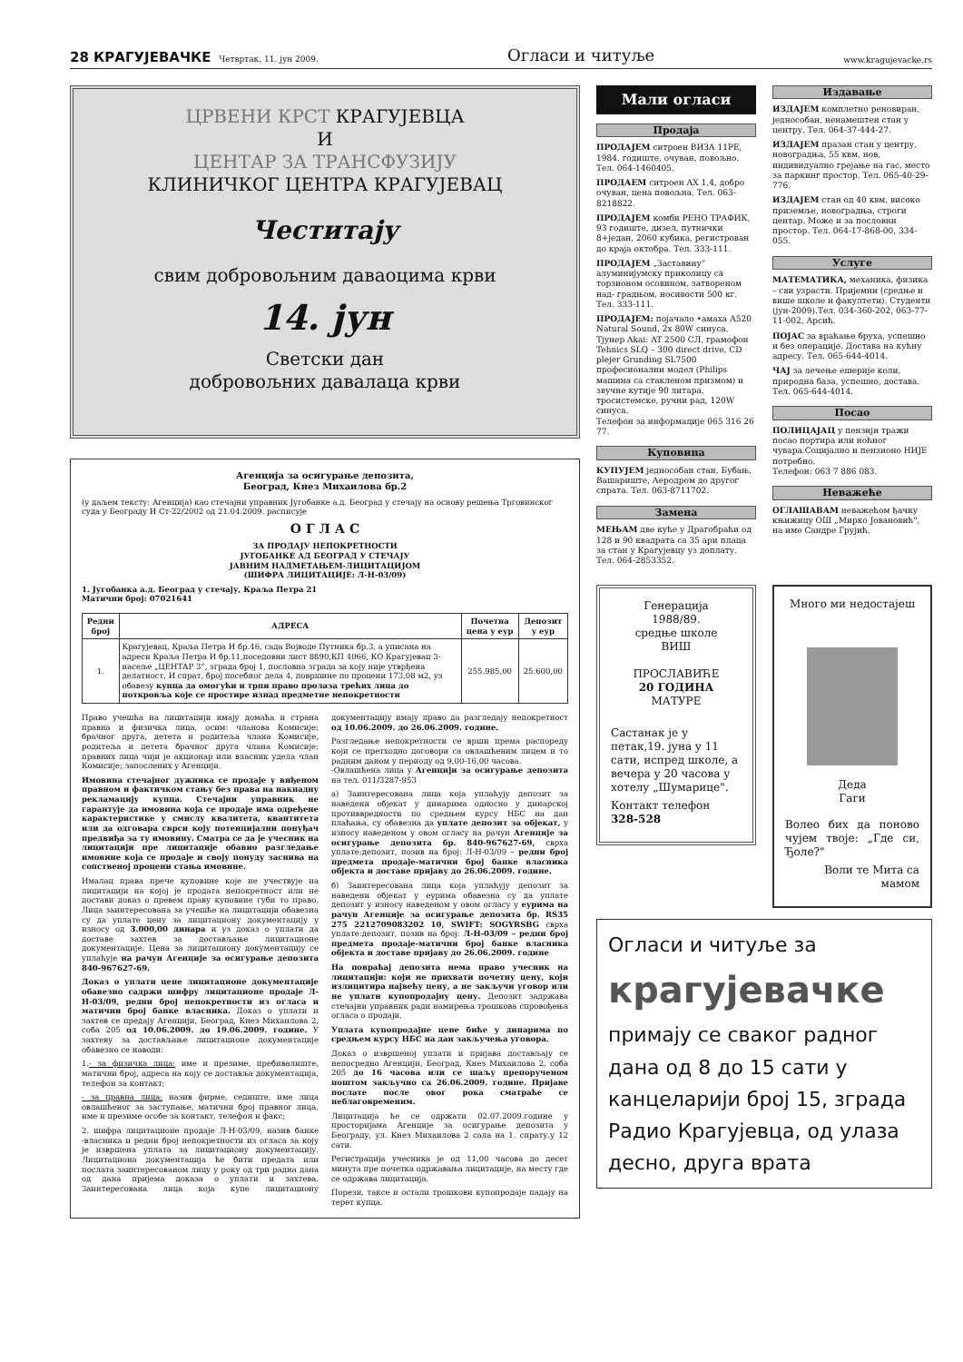28 КРАГУЈЕВАЧКЕ Четвртак, 11. јун 2009.
Огласи и читуље
www.kragujevacke.rs
ЦРВЕНИ КРСТ КРАГУЈЕВЦА
И
ЦЕНТАР ЗА ТРАНСФУЗИЈУ
КЛИНИЧКОГ ЦЕНТРА КРАГУЈЕВАЦ
Честитају
свим добровољним даваоцима крви
14. јун
Светски дан
добровољних давалаца крви
Агенција за осигурање депозита,
Београд, Кнез Михаилова бр.2
(у даљем тексту: Агенција) као стечајни управник Југобанке а.д. Београд у стечају на основу решења Трговинског суда у Београду И Ст-22/2002 од 21.04.2009. расписује
О Г Л А С
ЗА ПРОДАЈУ НЕПОКРЕТНОСТИ
ЈУГОБАНКЕ АД БЕОГРАД У СТЕЧАЈУ
ЈАВНИМ НАДМЕТАЊЕМ-ЛИЦИТАЦИЈОМ
(ШИФРА ЛИЦИТАЦИЈЕ: Л-Н-03/09)
1. Југобанка а.д. Београд у стечају, Краља Петра 21
Матични број: 07021641
| Редни број | АДРЕСА | Почетна цена у еур | Депозит у еур |
| --- | --- | --- | --- |
| 1. | Крагујевац, Краља Петра И бр.46, сада Војводе Путника бр.3, а уписана на адреси Краља Петра И бр.11,поседовни лист 8890,КП 4066, КО Крагујевац 3-насеље „ЦЕНТАР 3“, зграда број 1, пословна зграда за коју није утврђена делатност, И спрат, број посебног дела 4, површине по процени 173,08 м2, уз обавезу купца да омогући и трпи право пролаза трећих лица до поткровља које се простире изнад предметне непокретности | 255.985,00 | 25.600,00 |
Право учешћа на лицитацији имају домаћа и страна правна и физичка лица, осим: чланова Комисије; брачног друга, детета и родитеља члана Комисије, родитеља и детета брачног друга члана Комисије; правних лица чији је акционар или власник удела члан Комисије; запослених у Агенцији.
Имовина стечајног дужника се продаје у виђеном правном и фактичком стању без права на накнадну рекламацију купца. Стечајни управник не гарантује да имовина која се продаје има одређене карактеристике у смислу квалитета, квантитета или да одговара сврси коју потенцијални понуђач предвиђа за ту имовину. Сматра се да је учесник на лицитацији пре лицитације обавио разгледање имовине која се продаје и своју понуду заснива на сопственој процени стања имовине.
Ималац права прече куповине које не учествује на лицитацији на којој је продата непокретност или не достави доказ о превем праву куповине губи то право. Лица заинтересована за учешће на лицитацији обавезна су да уплате цену за лицитациону документацију у износу од 3.000,00 динара и уз доказ о уплати да доставе захтев за достављање лицитационе документације. Цена за лицитациону документацију се уплаћује на рачун Агенције за осигурање депозита 840-967627-69.
Доказ о уплати цене лицитационе документације обавезно садржи шифру лицитационе продаје Л-Н-03/09, редни број непокретности из огласа и матични број банке власника. Доказ о уплати и захтев се предају Агенцији, Београд, Кнез Михаилова 2, соба 205 од 10.06.2009. до 19.06.2009. године. У захтеву за достављање лицитационе документације обавезно се наводи:
1.- за физичка лица: име и презиме, пребивалиште, матични број, адреса на коју се доставља документација, телефон за контакт;
- за правна лица: назив фирме, седиште, име лица овлашћеног за заступање, матични број правног лица, име и презиме особе за контакт, телефон и факс;
2. шифра лицитационе продаје Л-Н-03/09, назив банке -власника и редни број непокретности из огласа за коју је извршена уплата за лицитациону документацију. Лицитациона документација ће бити предата или послата заинтересованом лицу у року од три радна дана од дана пријема доказа о уплати и захтева. Заинтересована лица која купе лицитациону документацију имају право да разгледају непокретност од 10.06.2009. до 26.06.2009. године.
Разгледање непокретности се врши према распореду који се претходно договори са овлашћеним лицем и то радним даном у периоду од 9,00-16,00 часова.
-Овлашћена лица у Агенцији за осигурање депозита на тел. 011/3287-953
а) Заинтересована лица која уплаћују депозит за наведени објекат у динарима односно у динарској противвредности по средњем курсу НБС на дан плаћања, су обавезна да уплате депозит за објекат, у износу наведеном у овом огласу на рачун Агенције за осигурање депозита бр. 840-967627-69, сврха уплате:депозит, позив на број: Л-Н-03/09 – редни број предмета продаје-матични број банке власника објекта и доставе пријаву до 26.06.2009. године.
б) Заинтересована лица која уплаћују депозит за наведени објекат у еурима обавезна су да уплате депозит у износу наведеном у овом огласу у еурима на рачун Агенције за осигурање депозита бр. RS35 275 2212709083202 10, SWIFT: SOGYRSBG сврха уплате:депозит, позив на број: Л-Н-03/09 – редни број предмета продаје-матични број банке власника објекта и доставе пријаву до 26.06.2009. године
На повраћај депозита нема право учесник на лицитацији: који не прихвати почетну цену, који излицитира највећу цену, а не закључи уговор или не уплати купопродајну цену. Депозит задржава стечајни управник ради намирења трошкова спровођења огласа о продаји.
Уплата купопродајне цене биће у динарима по средњем курсу НБС на дан закључења уговора.
Доказ о извршеној уплати и пријава достављају се непосредно Агенцији, Београд, Кнез Михаилова 2, соба 205 до 16 часова или се шаљу препорученом поштом закључно са 26.06.2009. године. Пријаве послате после овог рока сматраће се неблаговременим.
Лицитација ће се одржати 02.07.2009.године у просторијама Агенције за осигурање депозита у Београду, ул. Кнез Михаилова 2 сала на 1. спрату.у 12 сати.
Регистрација учесника је од 11,00 часова до десет минута пре почетка одржавања лицитације, на месту где се одржава лицитација.
Порези, таксе и остали трошкови купопродаје падају на терет купца.
Мали огласи
Продаја
ПРОДАЈЕМ ситроен ВИЗА 11РЕ, 1984. годиште, очуван, повољно. Тел. 064-1460405.
ПРОДАЕМ ситроен АХ 1,4, добро очуван, цена повољна. Тел. 063-8218822.
ПРОДАЈЕМ комби РЕНО ТРАФИК, 93 годиште, дизел, путнички 8+један, 2060 кубика, регистрован до краја октобра. Тел. 333-111.
ПРОДАЈЕМ „Заставину“ алуминијумску приколицу са торзионом осовином, затвореном над- градњом, носивости 500 кг. Тел. 333-111.
ПРОДАЈЕМ: појачало •амаха А520 Natural Sound, 2x 80W синуса, Тјунер Akai: AT 2500 СЛ, грамофон Tehnics SLQ – 300 direct drive, CD plejer Grunding SL7500 професионални модел (Philips машина са стакленом призмом) и звучне кутије 90 литара, тросистемске, ручни рад, 120W синуса.
Телефон за информације 065 316 26 77.
Куповина
КУПУЈЕМ једнособан стан, Бубањ, Вашариште, Аеродром до другог спрата. Тел. 063-8711702.
Замена
МЕЊАМ две куће у Драгобраћи од 128 и 90 квадрата са 35 ари плаца за стан у Крагујевцу уз доплату. Тел. 064-2853352.
Издавање
ИЗДАЈЕМ комплетно реновиран, једнособан, ненамештен стан у центру. Тел. 064-37-444-27.
ИЗДАЈЕМ празан стан у центру, новоградња, 55 квм, нов, индивидуално грејање на гас, место за паркинг простор. Тел. 065-40-29-776.
ИЗДАЈЕМ стан од 40 квм, високо приземље, новоградња, строги центар. Може и за пословни простор. Тел. 064-17-868-00, 334-055.
Услуге
МАТЕМАТИКА, механика, физика – сви узрасти. Пријемни (средње и више школе и факултети). Студенти (јун-2009).Тел. 034-360-202, 063-77-11-002, Арсић.
ПОЈАС за враћање бруха, успешно и без операције. Достава на кућну адресу. Тел. 065-644-4014.
ЧАЈ за лечење ешерије коли, природна база, успешно, достава. Тел. 065-644-4014.
Посао
ПОЛИЦАЈАЦ у пензији тражи посао портира или ноћног чувара.Социјално и пензионо НИЈЕ потребно.
Телефон: 063 7 886 083.
Неважеће
ОГЛАШАВАМ неважећом ђачку књижицу ОШ „Мирко Јовановић", на име Сандре Грујић.
Генерација
1988/89.
средње школе
ВИШ
ПРОСЛАВИЋЕ
20 ГОДИНА
МАТУРЕ
Састанак је у петак,19. јуна у 11 сати, испред школе, а вечера у 20 часова у хотелу „Шумарице".
Контакт телефон
328-528
Много ми недостајеш
Деда
Гаги
Волео бих да поново чујем твоје: „Где си, Ђоле?"
Воли те Мита са мамом
Огласи и читуље за
крагујевачке
примају се сваког радног дана од 8 до 15 сати у канцеларији број 15, зграда Радио Крагујевца, од улаза десно, друга врата